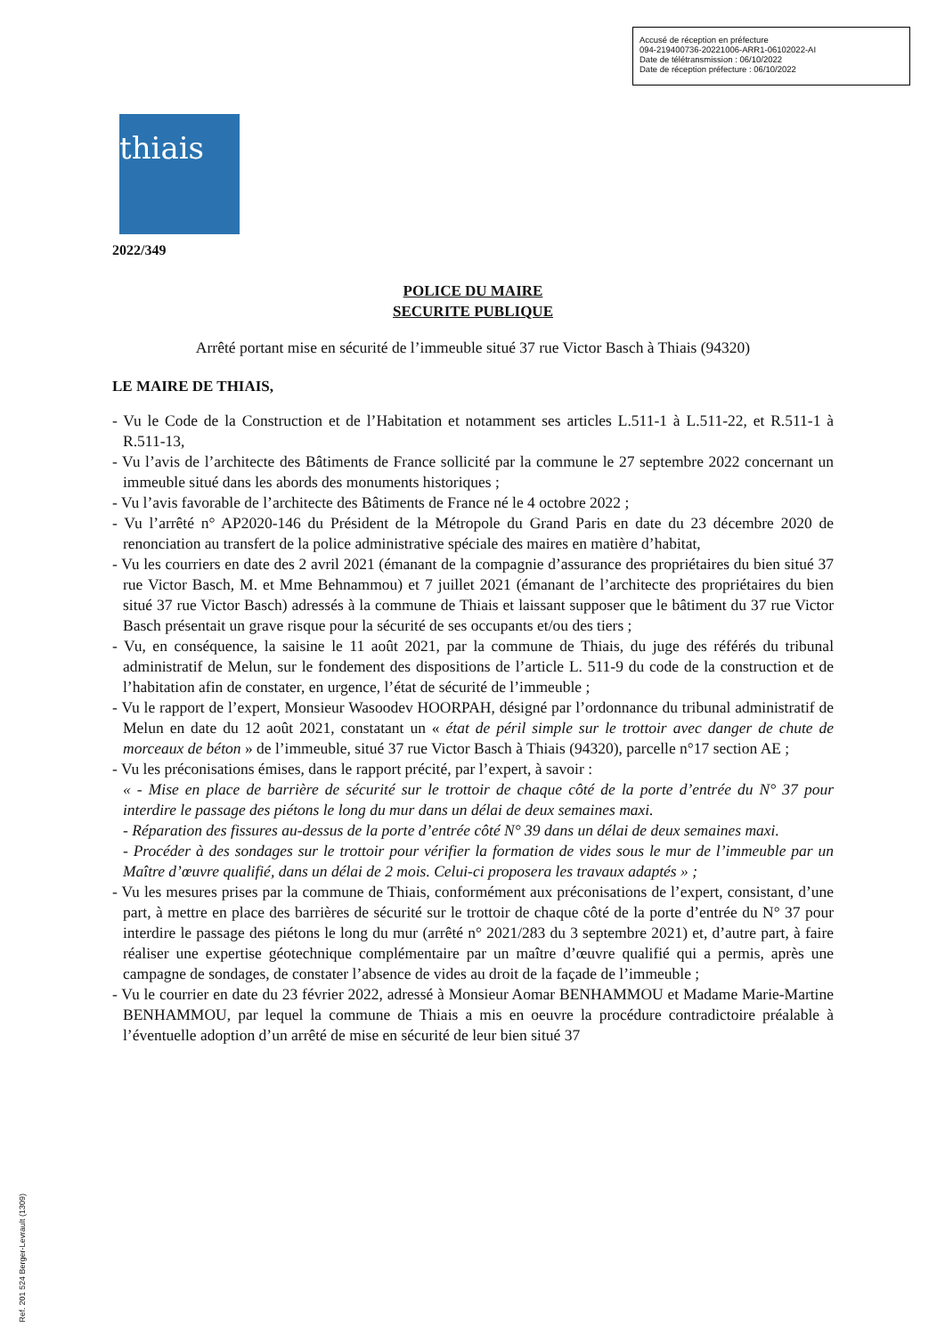Accusé de réception en préfecture
094-219400736-20221006-ARR1-06102022-AI
Date de télétransmission : 06/10/2022
Date de réception préfecture : 06/10/2022
thiais
2022/349
POLICE DU MAIRE
SECURITE PUBLIQUE
Arrêté portant mise en sécurité de l’immeuble situé 37 rue Victor Basch à Thiais (94320)
LE MAIRE DE THIAIS,
- Vu le Code de la Construction et de l’Habitation et notamment ses articles L.511-1 à L.511-22, et R.511-1 à R.511-13,
- Vu l’avis de l’architecte des Bâtiments de France sollicité par la commune le 27 septembre 2022 concernant un immeuble situé dans les abords des monuments historiques ;
- Vu l’avis favorable de l’architecte des Bâtiments de France né le 4 octobre 2022 ;
- Vu l’arrêté n° AP2020-146 du Président de la Métropole du Grand Paris en date du 23 décembre 2020 de renonciation au transfert de la police administrative spéciale des maires en matière d’habitat,
- Vu les courriers en date des 2 avril 2021 (émanant de la compagnie d’assurance des propriétaires du bien situé 37 rue Victor Basch, M. et Mme Behnammou) et 7 juillet 2021 (émanant de l’architecte des propriétaires du bien situé 37 rue Victor Basch) adressés à la commune de Thiais et laissant supposer que le bâtiment du 37 rue Victor Basch présentait un grave risque pour la sécurité de ses occupants et/ou des tiers ;
- Vu, en conséquence, la saisine le 11 août 2021, par la commune de Thiais, du juge des référés du tribunal administratif de Melun, sur le fondement des dispositions de l’article L. 511-9 du code de la construction et de l’habitation afin de constater, en urgence, l’état de sécurité de l’immeuble ;
- Vu le rapport de l’expert, Monsieur Wasoodev HOORPAH, désigné par l’ordonnance du tribunal administratif de Melun en date du 12 août 2021, constatant un « état de péril simple sur le trottoir avec danger de chute de morceaux de béton » de l’immeuble, situé 37 rue Victor Basch à Thiais (94320), parcelle n°17 section AE ;
- Vu les préconisations émises, dans le rapport précité, par l’expert, à savoir :
« - Mise en place de barrière de sécurité sur le trottoir de chaque côté de la porte d’entrée du N° 37 pour interdire le passage des piétons le long du mur dans un délai de deux semaines maxi.
- Réparation des fissures au-dessus de la porte d’entrée côté N° 39 dans un délai de deux semaines maxi.
- Procéder à des sondages sur le trottoir pour vérifier la formation de vides sous le mur de l’immeuble par un Maître d’œuvre qualifié, dans un délai de 2 mois. Celui-ci proposera les travaux adaptés » ;
- Vu les mesures prises par la commune de Thiais, conformément aux préconisations de l’expert, consistant, d’une part, à mettre en place des barrières de sécurité sur le trottoir de chaque côté de la porte d’entrée du N° 37 pour interdire le passage des piétons le long du mur (arrêté n° 2021/283 du 3 septembre 2021) et, d’autre part, à faire réaliser une expertise géotechnique complémentaire par un maître d’œuvre qualifié qui a permis, après une campagne de sondages, de constater l’absence de vides au droit de la façade de l’immeuble ;
- Vu le courrier en date du 23 février 2022, adressé à Monsieur Aomar BENHAMMOU et Madame Marie-Martine BENHAMMOU, par lequel la commune de Thiais a mis en oeuvre la procédure contradictoire préalable à l’éventuelle adoption d’un arrêté de mise en sécurité de leur bien situé 37
Ref. 201 524 Berger-Levrault (1309)